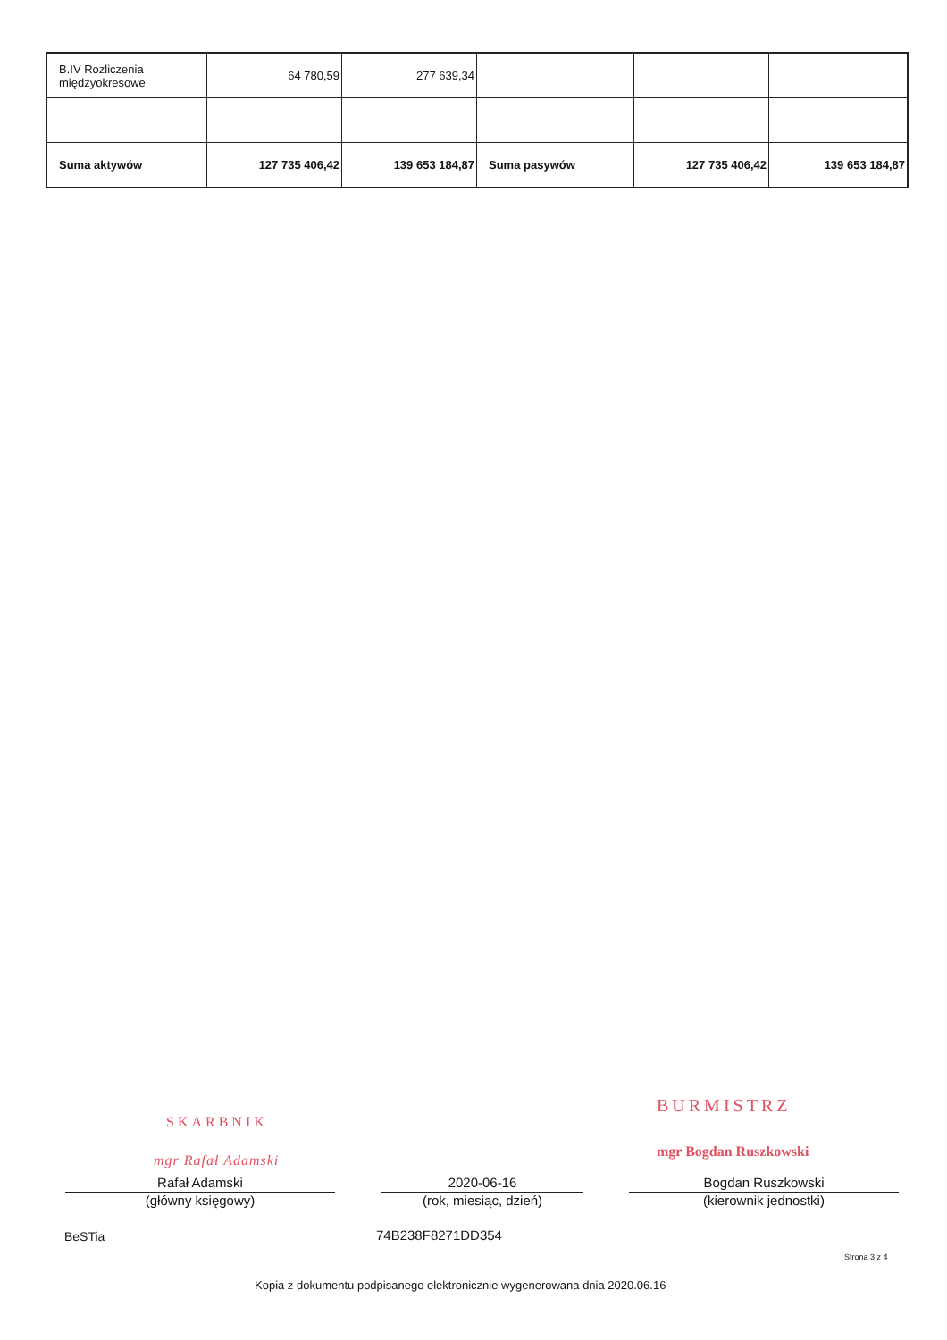| B.IV Rozliczenia międzyokresowe | 64 780,59 | 277 639,34 | | | |
| Suma aktywów | 127 735 406,42 | 139 653 184,87 | Suma pasywów | 127 735 406,42 | 139 653 184,87 |
SKARBNIK
mgr Rafał Adamski
BURMISTRZ
mgr Bogdan Ruszkowski
Rafał Adamski
(główny księgowy)
2020-06-16
(rok, miesiąc, dzień)
Bogdan Ruszkowski
(kierownik jednostki)
BeSTia 74B238F8271DD354
Strona 3 z 4
Kopia z dokumentu podpisanego elektronicznie wygenerowana dnia 2020.06.16